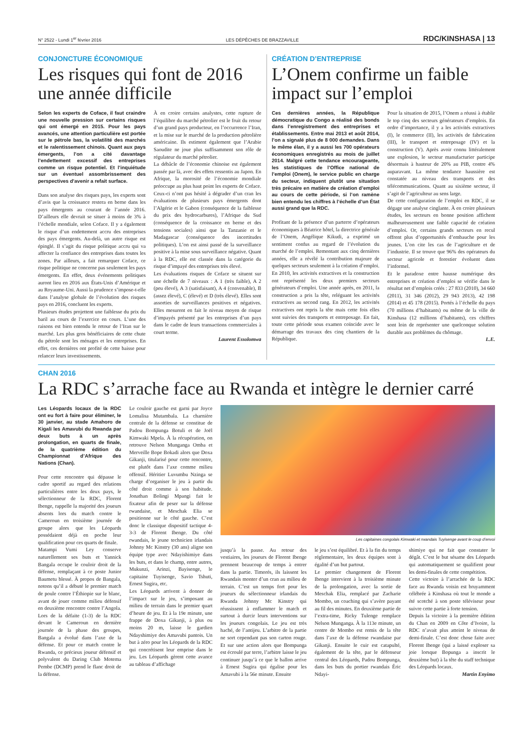N° 2522 - Lundi 1<sup>er</sup> février 2016 LES DÉPÊCHES DE BRAZZAVILLE RDC/KINSHASA | 13
CONJONCTURE ÉCONOMIQUE
Les risques qui font de 2016 une année difficile
Selon les experts de Coface, il faut craindre une nouvelle pression sur certains risques qui ont émergé en 2015. Pour les pays avancés, une attention particulière est portée sur le pétrole bas, la volatilité des marchés et le ralentissement chinois. Quant aux pays émergents, l’on a cité davantage l’endettement excessif des entreprises comme un risque potentiel. Et l’inquiétude sur un éventuel assombrissement des perspectives d’avenir a refait surface.
Dans son analyse des risques pays, les experts sont d’avis que la croissance restera en berne dans les pays émergents au courant de l’année 2016. D’ailleurs elle devrait se situer à moins de 3% à l’échelle mondiale, selon Coface. Il y a également le risque d’un endettement accru des entreprises des pays émergents. Au-delà, un autre risque est épinglé. Il s’agit du risque politique accru qui va affecter la confiance des entreprises dans toutes les zones. Par ailleurs, a fait remarquer Coface, ce risque politique ne concerne pas seulement les pays émergents. En effet, deux événements politiques auront lieu en 2016 aux États-Unis d’Amérique et au Royaume-Uni. Aussi la prudence s’impose-t-elle dans l’analyse globale de l’évolution des risques pays en 2016, concluent les experts.
Plusieurs études projettent une faiblesse du prix du baril au cours de l’exercice en cours. L’une des raisons est bien entendu le retour de l’Iran sur le marché. Les plus gros bénéficiaires de cette chute du pétrole sont les ménages et les entreprises. En effet, ces dernières ont profité de cette baisse pour relancer leurs investissements.
À en croire certains analystes, cette rupture de l’équilibre du marché pétrolier est le fruit du retour d’un grand pays producteur, en l’occurrence l’Iran, et la mise sur le marché de la production pétrolière américaine. Ils estiment également que l’Arabie Saoudite ne joue plus suffisamment son rôle de régulateur du marché pétrolier.
La débâcle de l’économie chinoise est également passée par là, avec des effets ressentis au Japon. En Afrique, la morosité de l’économie mondiale préoccupe au plus haut point les experts de Coface. Ceux-ci n’ont pas hésité à dégrader d’un cran les évaluations de plusieurs pays émergents dont l’Algérie et le Gabon (conséquence de la faiblesse du prix des hydrocarbures), l’Afrique du Sud (conséquence de la croissance en berne et des tensions sociales) ainsi que la Tanzanie et le Madagascar (conséquence des incertitudes politiques). L’on est ainsi passé de la surveillance positive à la mise sous surveillance négative. Quant à la RDC, elle est classée dans la catégorie du risque d’impayé des entreprises très élevé.
Les évaluations risques de Coface se situent sur une échelle de 7 niveaux : A 1 (très faible), A 2 (peu élevé), A 3 (satisfaisant), A 4 (convenable), B (assez élevé), C (élevé) et D (très élevé). Elles sont assorties de surveillances positives et négatives. Elles mesurent en fait le niveau moyen de risque d’impayés présenté par les entreprises d’un pays dans le cadre de leurs transactions commerciales à court terme.
Laurent Essolomwa
CRÉATION D’ENTREPRISE
L’Onem confirme un faible impact sur l’emploi
Ces dernières années, la République démocratique du Congo a réalisé des bonds dans l’enregistrement des entreprises et établissements. Entre mai 2013 et août 2014, l’on a signalé plus de 8 000 demandes. Dans le même élan, il y a aussi les 700 opérateurs économiques enregistrés au mois de juillet 2014. Malgré cette tendance encourageante, les statistiques de l’Office national de l’emploi (Onem), le service public en charge du secteur, indiquent plutôt une situation très précaire en matière de création d’emploi au cours de cette période, si l’on ramène bien entendu les chiffres à l’échelle d’un État aussi grand que la RDC.
Profitant de la présence d’un parterre d’opérateurs économiques à Béatrice hôtel, la directrice générale de l’Onem, Angélique Kikudi, a exprimé un sentiment confus au regard de l’évolution du marché de l’emploi. Remontant aux cinq dernières années, elle a révélé la contribution majeure de quelques secteurs seulement à la création d’emploi. En 2010, les activités extractives et la construction ont représenté les deux premiers secteurs générateurs d’emploi. Une année après, en 2011, la construction a pris la tête, reléguant les activités extractives au second rang. En 2012, les activités extractives ont repris la tête mais cette fois elles sont suivies des transports et entreposage. En fait, toute cette période sous examen coïncide avec le démarrage des travaux des cinq chantiers de la République.
Pour la situation de 2015, l’Onem a réussi à établir le top cinq des secteurs générateurs d’emplois. En ordre d’importance, il y a les activités extractives (I), le commerce (II), les activités de fabrication (III), le transport et entreposage (IV) et la construction (V). Après avoir connu littéralement une explosion, le secteur manufacturier participe désormais à hauteur de 20% au PIB, contre 4% auparavant. La même tendance haussière est constatée au niveau des transports et des télécommunications. Quant au sixième secteur, il s’agit de l’agriculteur au sens large.
De cette configuration de l’emploi en RDC, il se dégage une analyse cinglante. À en croire plusieurs études, les secteurs en bonne position affichent malheureusement une faible capacité de création d’emploi. Or, certains grands secteurs en recul offrent plus d’opportunités d’embauche pour les jeunes. L’on cite les cas de l’agriculture et de l’industrie. Il se trouve que 96% des opérateurs du secteur agricole et forestier évoluent dans l’informel.
Et le paradoxe entre hausse numérique des entreprises et création d’emploi se vérifie dans le résultat net d’emplois créés : 27 833 (2010), 34 660 (2011), 31 346 (2012), 29 943 2013), 42 198 (2014) et 45 178 (2015). Portés à l’échelle du pays (70 millions d’habitants) ou même de la ville de Kinshasa (12 millions d’habitants), ces chiffres sont loin de représenter une quelconque solution durable aux problèmes du chômage.
L.E.
CHAN 2016
La RDC s’arrache face au Rwanda et intègre le dernier carré
Les Léopards locaux de la RDC ont eu fort à faire pour éliminer, le 30 janvier, au stade Amahoro de Kigali les Amavubi du Rwanda par deux buts à un après prolongation, en quarts de finale, de la quatrième édition du Championnat d’Afrique des Nations (Chan).
Pour cette rencontre qui dépasse le cadre sportif au regard des relations particulières entre les deux pays, le sélectionneur de la RDC, Florent Ibenge, rappelle la majorité des joueurs absents lors du match contre le Cameroun en troisième journée de groupe alors que les Léopards possédaient déjà en poche leur qualification pour ces quarts de finale.
Matampi Vumi Ley conserve naturellement ses buts et Yannick Bangala occupe le couloir droit de la défense, remplaçant à ce poste Junior Baumetu blessé. À propos de Bangala, notons qu’il a débuté le premier match de poule contre l’Éthiopie sur le blanc, avant de jouer comme milieu défensif en deuxième rencontre contre l’Angola. Lors de la défaite (1-3) de la RDC devant le Cameroun en dernière journée de la phase des groupes, Bangala a évolué dans l’axe de la défense. Et pour ce match contre le Rwanda, ce précieux joueur défensif et polyvalent du Daring Club Motema Pembe (DCMP) prend le flanc droit de la défense.
Le couloir gauche est garni par Joyce Lomalisa Mutambala. La charnière centrale de la défense se constitue de Padou Bompunga Botuli et de Joël Kimwaki Mpela. À la récupération, on retrouve Nelson Munganga Omba et Merveille Bope Bokadi alors que Doxa Gikanji, titularisé pour cette rencontre, est plutôt dans l’axe comme milieu offensif. Héritier Luvumbu Nzinga se charge d’organiser le jeu à partir du côté droit comme à son habitude. Jonathan Bolingi Mpangi fait le fixateur afin de peser sur la défense rwandaise, et Meschak Elia se positionne sur le côté gauche. C’est donc le classique dispositif tactique 4-3-3 de Florent Ibenge. Du côté rwandais, le jeune technicien irlandais Johnny Mc Kinstry (30 ans) aligne son équipe type avec Ndayishimiye dans les buts, et dans le champ, entre autres, Mukunzi, Arinzi, Bayisenge, le capitaine Tuyisenge, Savio Tshuti, Ernest Sugira, etc.
Les Léopards arrivent à donner de l’impact sur le jeu, s’imposant au milieu de terrain dans le premier quart d’heure de jeu. Et à la 19e minute, une frappe de Doxa Gikanji, à plus ou moins 20 m, laisse le gardien Ndayshimiye des Amavubi pantois. Un but à zéro pour les Léopards de la RDC qui concrétisent leur emprise dans le jeu. Les Léopards gèrent cette avance au tableau d’affichage
Les capitaines congolais Kimwaki et rwandais Tuyisenge avant le coup d’envoi
jusqu’à la pause. Au retour des vestiaires, les joueurs de Florent Ibenge prennent beaucoup de temps à entrer dans la partie. Timorés, ils laissent les Rwandais monter d’un cran au milieu de terrain. C’est un temps fort pour les joueurs du sélectionneur irlandais du Rwanda Johnny Mc Kinstry qui réussissent à enflammer le match et surtout à durcir leurs interventions sur les joueurs congolais. Le jeu est très haché, de l’antijeu. L’arbitre de la partie ne sort cependant pas son carton rouge. Et sur une action alors que Bompunga est écroulé par terre, l’arbitre laisse le jeu continuer jusqu’à ce que le ballon arrive à Ernest Sugira qui égalise pour les Amavubi à la 56e minute. Ensuite
le jeu s’est équilibré. Et à la fin du temps réglementaire, les deux équipes sont à égalité d’un but partout.
Le premier changement de Florent Ibenge intervient à la troisième minute de la prolongation, avec la sortie de Meschak Elia, remplacé par Zacharie Mombo, un coaching qui s’avère payant au fil des minutes. En deuxième partie de l’extra-time, Ricky Tulenge remplace Nelson Munganga. À la 113e minute, un centre de Mombo est remis de la tête dans l’axe de la défense rwandaise par Gikanji. Ensuite le cuir est catapulté, également de la tête, par le défenseur central des Léopards, Padou Bompunga, dans les buts du portier rwandais Éric Ndayi-
shimiye qui ne fait que constater le dégât. C’est le but sésame des Léopards qui automatiquement se qualifient pour les demi-finales de cette compétition.
Cette victoire à l’arrachée de la RDC face au Rwanda voisin est bruyamment célébrée à Kinshasa où tout le monde a été scotché à son poste téléviseur pour suivre cette partie à forte tension.
Depuis la victoire à la première édition du Chan en 2009 en Côte d’Ivoire, la RDC n’avait plus atteint le niveau de demi-finale. C’est donc chose faite avec Florent Ibenge (qui a laissé exploser sa joie lorsque Bopunga a inscrit le deuxième but) à la tête du staff technique des Léopards locaux.
Martin Enyimo